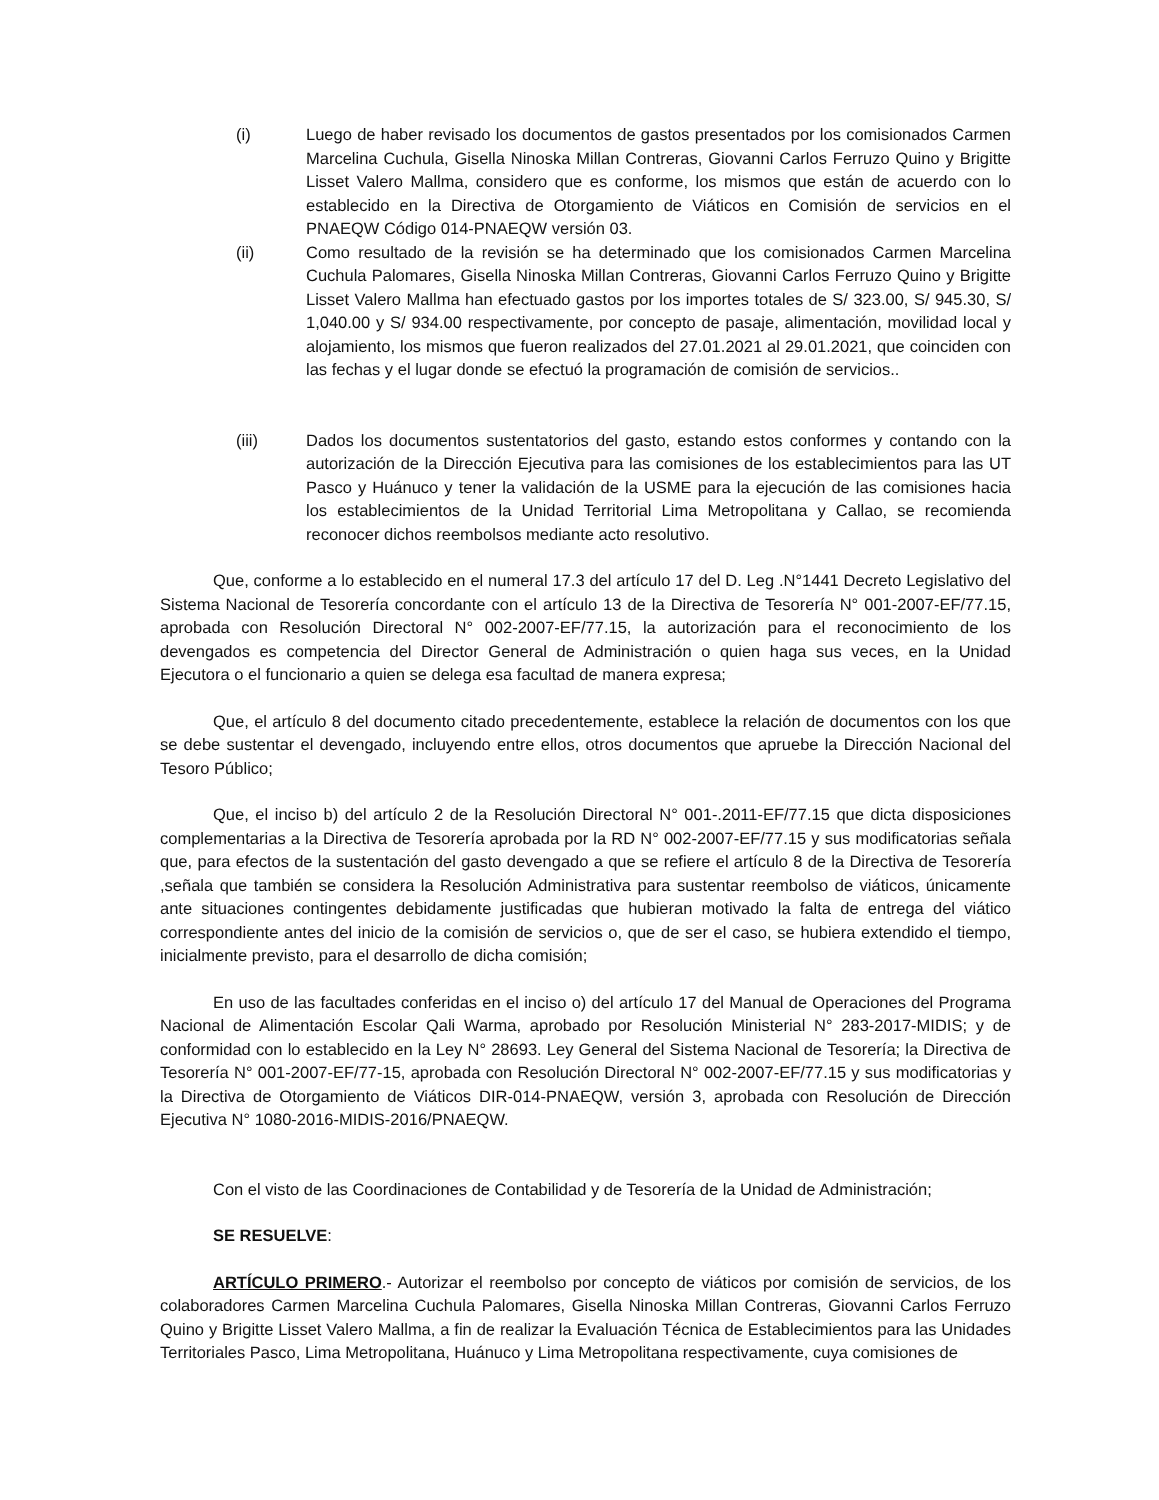(i) Luego de haber revisado los documentos de gastos presentados por los comisionados Carmen Marcelina Cuchula, Gisella Ninoska Millan Contreras, Giovanni Carlos Ferruzo Quino y Brigitte Lisset Valero Mallma, considero que es conforme, los mismos que están de acuerdo con lo establecido en la Directiva de Otorgamiento de Viáticos en Comisión de servicios en el PNAEQW Código 014-PNAEQW versión 03.
(ii) Como resultado de la revisión se ha determinado que los comisionados Carmen Marcelina Cuchula Palomares, Gisella Ninoska Millan Contreras, Giovanni Carlos Ferruzo Quino y Brigitte Lisset Valero Mallma han efectuado gastos por los importes totales de S/ 323.00, S/ 945.30, S/ 1,040.00 y S/ 934.00 respectivamente, por concepto de pasaje, alimentación, movilidad local y alojamiento, los mismos que fueron realizados del 27.01.2021 al 29.01.2021, que coinciden con las fechas y el lugar donde se efectuó la programación de comisión de servicios..
(iii) Dados los documentos sustentatorios del gasto, estando estos conformes y contando con la autorización de la Dirección Ejecutiva para las comisiones de los establecimientos para las UT Pasco y Huánuco y tener la validación de la USME para la ejecución de las comisiones hacia los establecimientos de la Unidad Territorial Lima Metropolitana y Callao, se recomienda reconocer dichos reembolsos mediante acto resolutivo.
Que, conforme a lo establecido en el numeral 17.3 del artículo 17 del D. Leg .N°1441 Decreto Legislativo del Sistema Nacional de Tesorería concordante con el artículo 13 de la Directiva de Tesorería N° 001-2007-EF/77.15, aprobada con Resolución Directoral N° 002-2007-EF/77.15, la autorización para el reconocimiento de los devengados es competencia del Director General de Administración o quien haga sus veces, en la Unidad Ejecutora o el funcionario a quien se delega esa facultad de manera expresa;
Que, el artículo 8 del documento citado precedentemente, establece la relación de documentos con los que se debe sustentar el devengado, incluyendo entre ellos, otros documentos que apruebe la Dirección Nacional del Tesoro Público;
Que, el inciso b) del artículo 2 de la Resolución Directoral N° 001-.2011-EF/77.15 que dicta disposiciones complementarias a la Directiva de Tesorería aprobada por la RD N° 002-2007-EF/77.15 y sus modificatorias señala que, para efectos de la sustentación del gasto devengado a que se refiere el artículo 8 de la Directiva de Tesorería ,señala que también se considera la Resolución Administrativa para sustentar reembolso de viáticos, únicamente ante situaciones contingentes debidamente justificadas que hubieran motivado la falta de entrega del viático correspondiente antes del inicio de la comisión de servicios o, que de ser el caso, se hubiera extendido el tiempo, inicialmente previsto, para el desarrollo de dicha comisión;
En uso de las facultades conferidas en el inciso o) del artículo 17 del Manual de Operaciones del Programa Nacional de Alimentación Escolar Qali Warma, aprobado por Resolución Ministerial N° 283-2017-MIDIS; y de conformidad con lo establecido en la Ley N° 28693. Ley General del Sistema Nacional de Tesorería; la Directiva de Tesorería N° 001-2007-EF/77-15, aprobada con Resolución Directoral N° 002-2007-EF/77.15 y sus modificatorias y la Directiva de Otorgamiento de Viáticos DIR-014-PNAEQW, versión 3, aprobada con Resolución de Dirección Ejecutiva N° 1080-2016-MIDIS-2016/PNAEQW.
Con el visto de las Coordinaciones de Contabilidad y de Tesorería de la Unidad de Administración;
SE RESUELVE:
ARTÍCULO PRIMERO.- Autorizar el reembolso por concepto de viáticos por comisión de servicios, de los colaboradores Carmen Marcelina Cuchula Palomares, Gisella Ninoska Millan Contreras, Giovanni Carlos Ferruzo Quino y Brigitte Lisset Valero Mallma, a fin de realizar la Evaluación Técnica de Establecimientos para las Unidades Territoriales Pasco, Lima Metropolitana, Huánuco y Lima Metropolitana respectivamente, cuya comisiones de